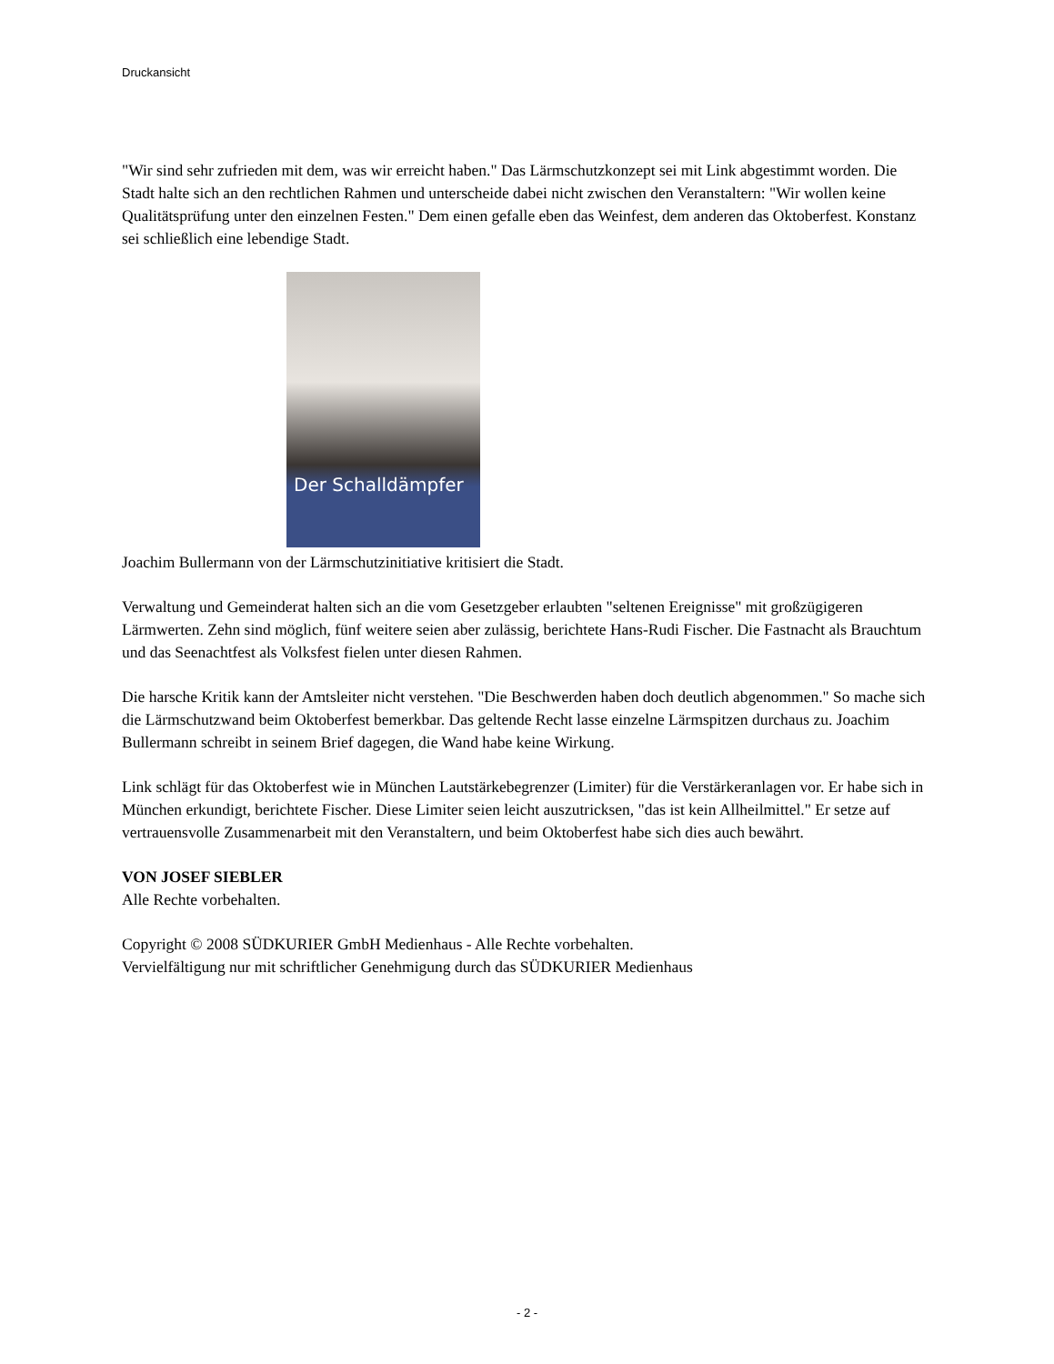Druckansicht
"Wir sind sehr zufrieden mit dem, was wir erreicht haben." Das Lärmschutzkonzept sei mit Link abgestimmt worden. Die Stadt halte sich an den rechtlichen Rahmen und unterscheide dabei nicht zwischen den Veranstaltern: "Wir wollen keine Qualitätsprüfung unter den einzelnen Festen." Dem einen gefalle eben das Weinfest, dem anderen das Oktoberfest. Konstanz sei schließlich eine lebendige Stadt.
Der Schalldämpfer
Joachim Bullermann von der Lärmschutzinitiative kritisiert die Stadt.
Verwaltung und Gemeinderat halten sich an die vom Gesetzgeber erlaubten "seltenen Ereignisse" mit großzügigeren Lärmwerten. Zehn sind möglich, fünf weitere seien aber zulässig, berichtete Hans-Rudi Fischer. Die Fastnacht als Brauchtum und das Seenachtfest als Volksfest fielen unter diesen Rahmen.
Die harsche Kritik kann der Amtsleiter nicht verstehen. "Die Beschwerden haben doch deutlich abgenommen." So mache sich die Lärmschutzwand beim Oktoberfest bemerkbar. Das geltende Recht lasse einzelne Lärmspitzen durchaus zu. Joachim Bullermann schreibt in seinem Brief dagegen, die Wand habe keine Wirkung.
Link schlägt für das Oktoberfest wie in München Lautstärkebegrenzer (Limiter) für die Verstärkeranlagen vor. Er habe sich in München erkundigt, berichtete Fischer. Diese Limiter seien leicht auszutricksen, "das ist kein Allheilmittel." Er setze auf vertrauensvolle Zusammenarbeit mit den Veranstaltern, und beim Oktoberfest habe sich dies auch bewährt.
VON JOSEF SIEBLER
Alle Rechte vorbehalten.
Copyright © 2008 SÜDKURIER GmbH Medienhaus - Alle Rechte vorbehalten.
Vervielfältigung nur mit schriftlicher Genehmigung durch das SÜDKURIER Medienhaus
- 2 -